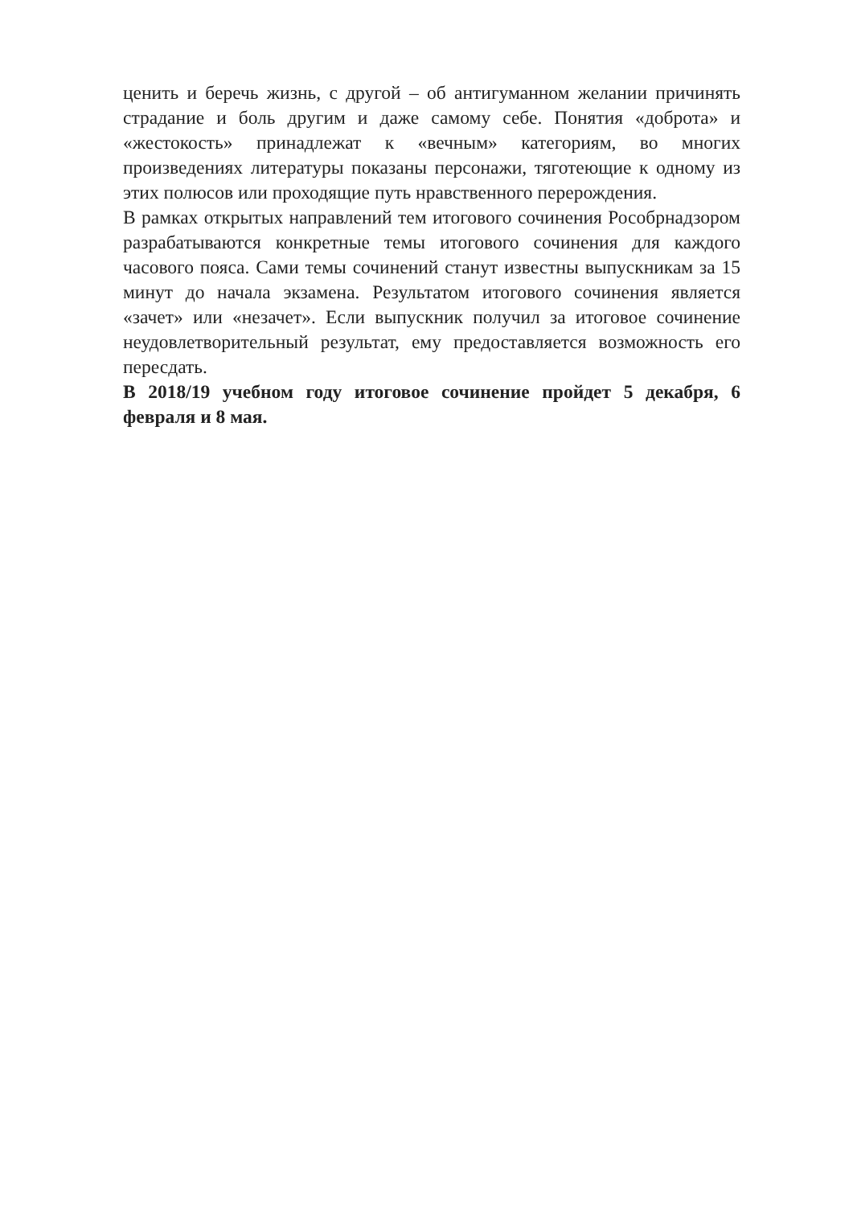ценить и беречь жизнь, с другой – об антигуманном желании причинять страдание и боль другим и даже самому себе. Понятия «доброта» и «жестокость» принадлежат к «вечным» категориям, во многих произведениях литературы показаны персонажи, тяготеющие к одному из этих полюсов или проходящие путь нравственного перерождения.
В рамках открытых направлений тем итогового сочинения Рособрнадзором разрабатываются конкретные темы итогового сочинения для каждого часового пояса. Сами темы сочинений станут известны выпускникам за 15 минут до начала экзамена. Результатом итогового сочинения является «зачет» или «незачет». Если выпускник получил за итоговое сочинение неудовлетворительный результат, ему предоставляется возможность его пересдать.
В 2018/19 учебном году итоговое сочинение пройдет 5 декабря, 6 февраля и 8 мая.